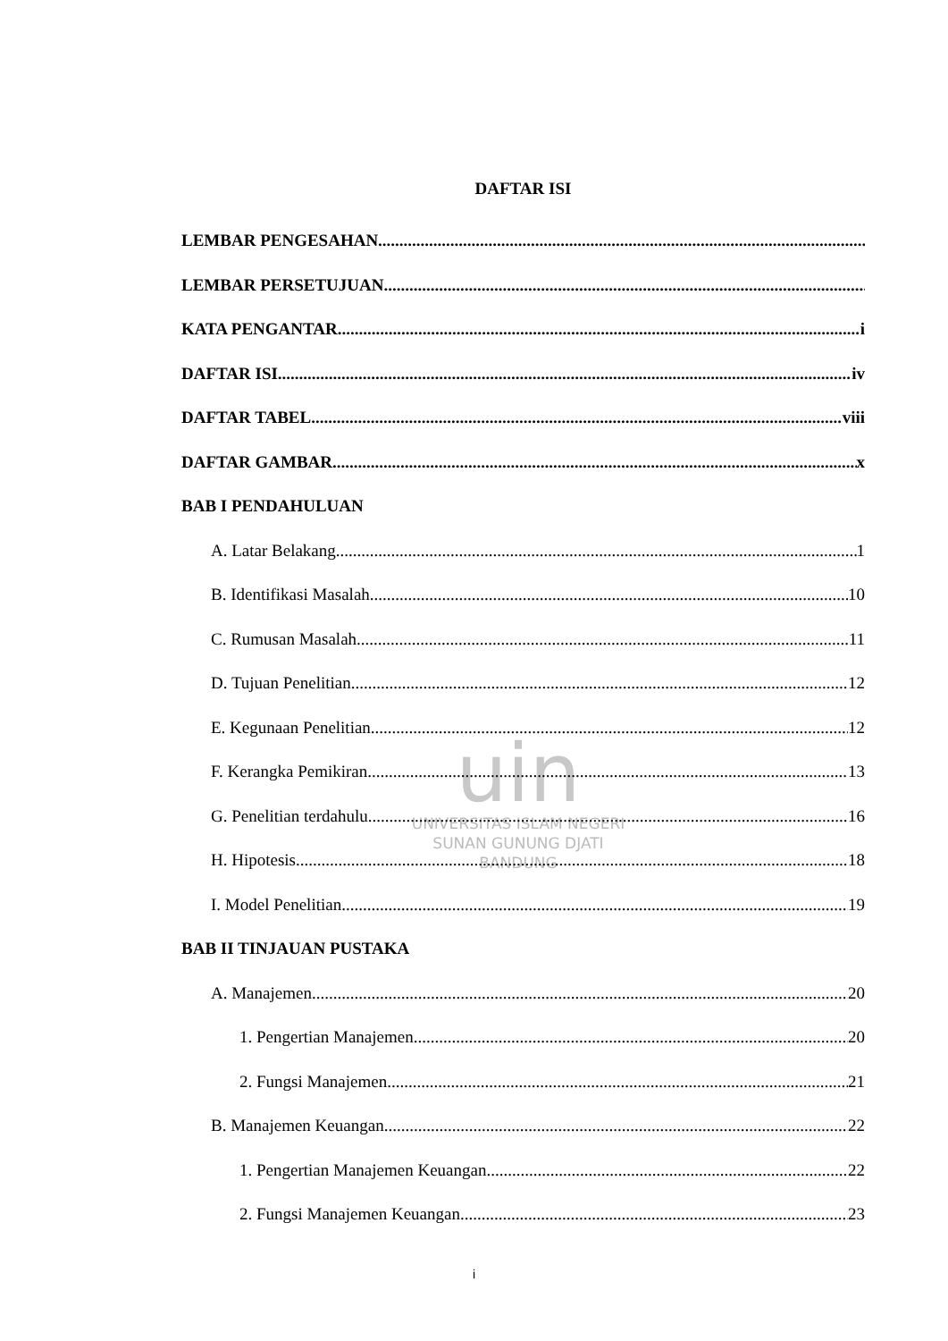uin
UNIVERSITAS ISLAM NEGERI
SUNAN GUNUNG DJATI
BANDUNG
DAFTAR ISI
LEMBAR PENGESAHAN
LEMBAR PERSETUJUAN
KATA PENGANTAR i
DAFTAR ISI iv
DAFTAR TABEL viii
DAFTAR GAMBAR x
BAB I PENDAHULUAN
A. Latar Belakang 1
B. Identifikasi Masalah 10
C. Rumusan Masalah 11
D. Tujuan Penelitian 12
E. Kegunaan Penelitian 12
F. Kerangka Pemikiran 13
G. Penelitian terdahulu 16
H. Hipotesis 18
I. Model Penelitian 19
BAB II TINJAUAN PUSTAKA
A. Manajemen 20
1. Pengertian Manajemen 20
2. Fungsi Manajemen 21
B. Manajemen Keuangan 22
1. Pengertian Manajemen Keuangan 22
2. Fungsi Manajemen Keuangan 23
i